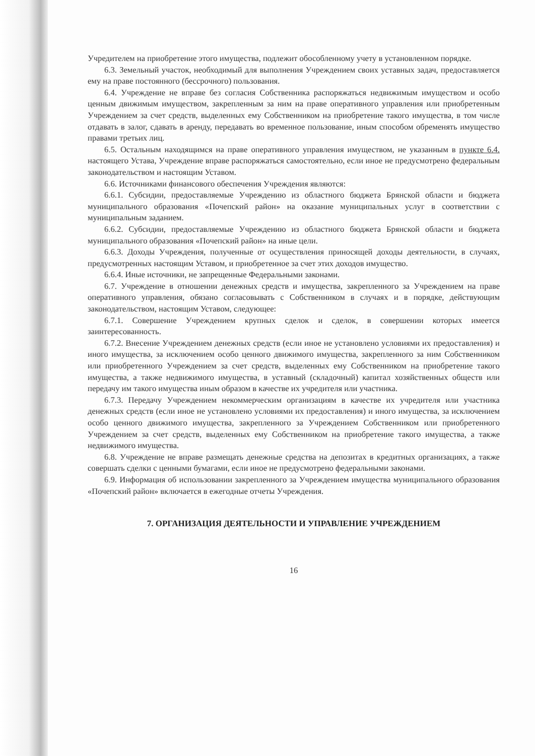Учредителем на приобретение этого имущества, подлежит обособленному учету в установленном порядке.
6.3. Земельный участок, необходимый для выполнения Учреждением своих уставных задач, предоставляется ему на праве постоянного (бессрочного) пользования.
6.4. Учреждение не вправе без согласия Собственника распоряжаться недвижимым имуществом и особо ценным движимым имуществом, закрепленным за ним на праве оперативного управления или приобретенным Учреждением за счет средств, выделенных ему Собственником на приобретение такого имущества, в том числе отдавать в залог, сдавать в аренду, передавать во временное пользование, иным способом обременять имущество правами третьих лиц.
6.5. Остальным находящимся на праве оперативного управления имуществом, не указанным в пункте 6.4. настоящего Устава, Учреждение вправе распоряжаться самостоятельно, если иное не предусмотрено федеральным законодательством и настоящим Уставом.
6.6. Источниками финансового обеспечения Учреждения являются:
6.6.1. Субсидии, предоставляемые Учреждению из областного бюджета Брянской области и бюджета муниципального образования «Почепский район» на оказание муниципальных услуг в соответствии с муниципальным заданием.
6.6.2. Субсидии, предоставляемые Учреждению из областного бюджета Брянской области и бюджета муниципального образования «Почепский район» на иные цели.
6.6.3. Доходы Учреждения, полученные от осуществления приносящей доходы деятельности, в случаях, предусмотренных настоящим Уставом, и приобретенное за счет этих доходов имущество.
6.6.4. Иные источники, не запрещенные Федеральными законами.
6.7. Учреждение в отношении денежных средств и имущества, закрепленного за Учреждением на праве оперативного управления, обязано согласовывать с Собственником в случаях и в порядке, действующим законодательством, настоящим Уставом, следующее:
6.7.1. Совершение Учреждением крупных сделок и сделок, в совершении которых имеется заинтересованность.
6.7.2. Внесение Учреждением денежных средств (если иное не установлено условиями их предоставления) и иного имущества, за исключением особо ценного движимого имущества, закрепленного за ним Собственником или приобретенного Учреждением за счет средств, выделенных ему Собственником на приобретение такого имущества, а также недвижимого имущества, в уставный (складочный) капитал хозяйственных обществ или передачу им такого имущества иным образом в качестве их учредителя или участника.
6.7.3. Передачу Учреждением некоммерческим организациям в качестве их учредителя или участника денежных средств (если иное не установлено условиями их предоставления) и иного имущества, за исключением особо ценного движимого имущества, закрепленного за Учреждением Собственником или приобретенного Учреждением за счет средств, выделенных ему Собственником на приобретение такого имущества, а также недвижимого имущества.
6.8. Учреждение не вправе размещать денежные средства на депозитах в кредитных организациях, а также совершать сделки с ценными бумагами, если иное не предусмотрено федеральными законами.
6.9. Информация об использовании закрепленного за Учреждением имущества муниципального образования «Почепский район» включается в ежегодные отчеты Учреждения.
7. ОРГАНИЗАЦИЯ ДЕЯТЕЛЬНОСТИ И УПРАВЛЕНИЕ УЧРЕЖДЕНИЕМ
16